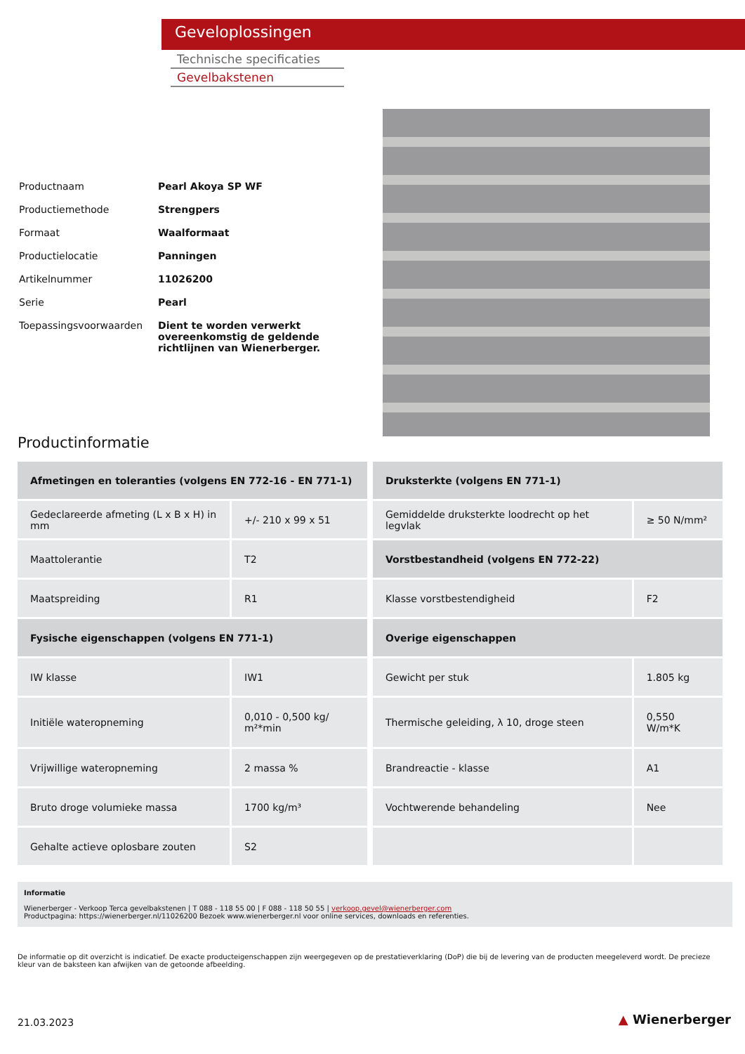Geveloplossingen
Technische specificaties
Gevelbakstenen
| Productnaam | Pearl Akoya SP WF |
| Productiemethode | Strengpers |
| Formaat | Waalformaat |
| Productielocatie | Panningen |
| Artikelnummer | 11026200 |
| Serie | Pearl |
| Toepassingsvoorwaarden | Dient te worden verwerkt overeenkomstig de geldende richtlijnen van Wienerberger. |
Productinformatie
| Afmetingen en toleranties (volgens EN 772-16 - EN 771-1) | |
| --- | --- |
| Gedeclareerde afmeting (L x B x H) in mm | +/- 210 x 99 x 51 |
| Maattolerantie | T2 |
| Maatspreiding | R1 |
| Fysische eigenschappen (volgens EN 771-1) | |
| IW klasse | IW1 |
| Initiële wateropneming | 0,010 - 0,500 kg/ m²*min |
| Vrijwillige wateropneming | 2 massa % |
| Bruto droge volumieke massa | 1700 kg/m³ |
| Gehalte actieve oplosbare zouten | S2 |
| Druksterkte (volgens EN 771-1) | |
| --- | --- |
| Gemiddelde druksterkte loodrecht op het legvlak | ≥ 50 N/mm² |
| Vorstbestandheid (volgens EN 772-22) | |
| Klasse vorstbestendigheid | F2 |
| Overige eigenschappen | |
| Gewicht per stuk | 1.805 kg |
| Thermische geleiding, λ 10, droge steen | 0,550 W/m*K |
| Brandreactie - klasse | A1 |
| Vochtwerende behandeling | Nee |
Informatie
Wienerberger - Verkoop Terca gevelbakstenen | T 088 - 118 55 00 | F 088 - 118 50 55 | verkoop.gevel@wienerberger.com
Productpagina: https://wienerberger.nl/11026200 Bezoek www.wienerberger.nl voor online services, downloads en referenties.
De informatie op dit overzicht is indicatief. De exacte producteigenschappen zijn weergegeven op de prestatieverklaring (DoP) die bij de levering van de producten meegeleverd wordt. De precieze kleur van de baksteen kan afwijken van de getoonde afbeelding.
21.03.2023 ▲ Wienerberger